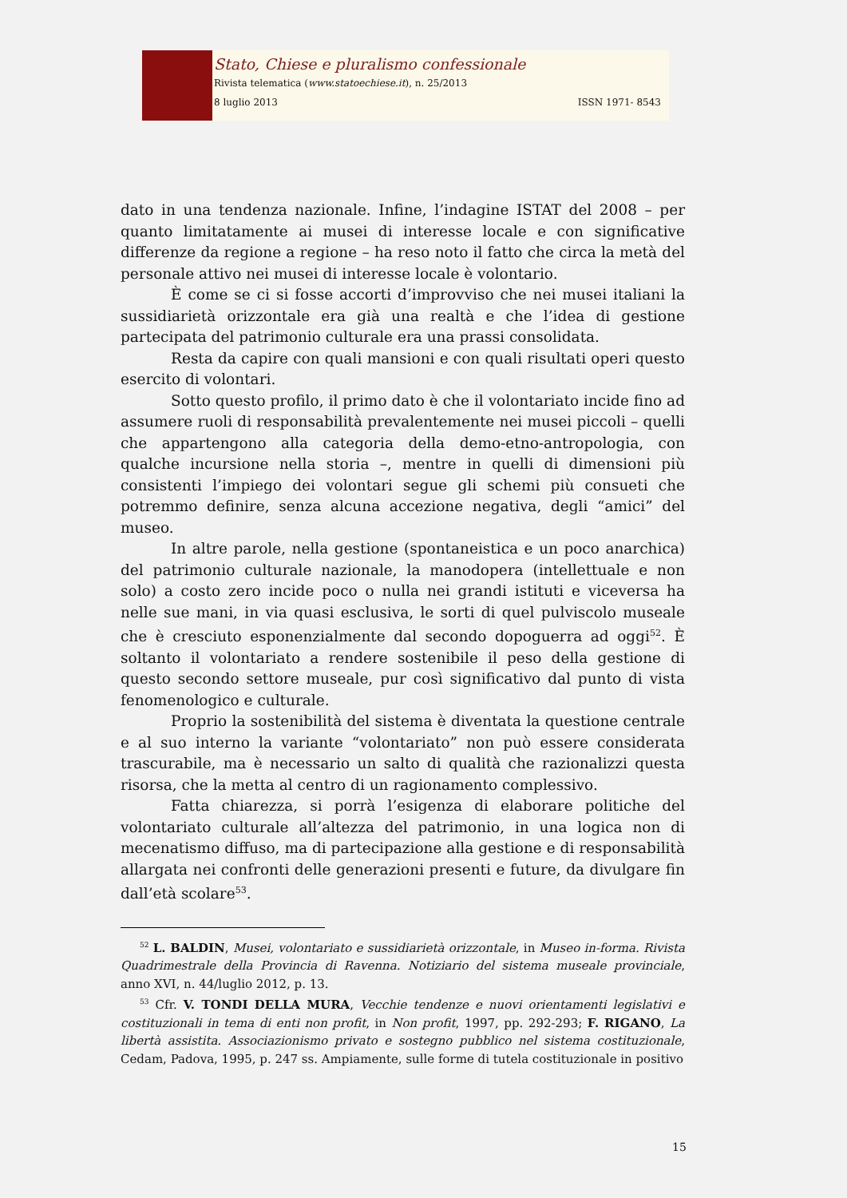Stato, Chiese e pluralismo confessionale
Rivista telematica (www.statoechiese.it), n. 25/2013
8 luglio 2013 ISSN 1971- 8543
dato in una tendenza nazionale. Infine, l’indagine ISTAT del 2008 – per quanto limitatamente ai musei di interesse locale e con significative differenze da regione a regione – ha reso noto il fatto che circa la metà del personale attivo nei musei di interesse locale è volontario.
È come se ci si fosse accorti d’improvviso che nei musei italiani la sussidiarietà orizzontale era già una realtà e che l’idea di gestione partecipata del patrimonio culturale era una prassi consolidata.
Resta da capire con quali mansioni e con quali risultati operi questo esercito di volontari.
Sotto questo profilo, il primo dato è che il volontariato incide fino ad assumere ruoli di responsabilità prevalentemente nei musei piccoli – quelli che appartengono alla categoria della demo-etno-antropologia, con qualche incursione nella storia –, mentre in quelli di dimensioni più consistenti l’impiego dei volontari segue gli schemi più consueti che potremmo definire, senza alcuna accezione negativa, degli “amici” del museo.
In altre parole, nella gestione (spontaneistica e un poco anarchica) del patrimonio culturale nazionale, la manodopera (intellettuale e non solo) a costo zero incide poco o nulla nei grandi istituti e viceversa ha nelle sue mani, in via quasi esclusiva, le sorti di quel pulviscolo museale che è cresciuto esponenzialmente dal secondo dopoguerra ad oggi<sup>52</sup>. È soltanto il volontariato a rendere sostenibile il peso della gestione di questo secondo settore museale, pur così significativo dal punto di vista fenomenologico e culturale.
Proprio la sostenibilità del sistema è diventata la questione centrale e al suo interno la variante “volontariato” non può essere considerata trascurabile, ma è necessario un salto di qualità che razionalizzi questa risorsa, che la metta al centro di un ragionamento complessivo.
Fatta chiarezza, si porrà l’esigenza di elaborare politiche del volontariato culturale all’altezza del patrimonio, in una logica non di mecenatismo diffuso, ma di partecipazione alla gestione e di responsabilità allargata nei confronti delle generazioni presenti e future, da divulgare fin dall’età scolare<sup>53</sup>.
<sup>52</sup> L. BALDIN, Musei, volontariato e sussidiarietà orizzontale, in Museo in-forma. Rivista Quadrimestrale della Provincia di Ravenna. Notiziario del sistema museale provinciale, anno XVI, n. 44/luglio 2012, p. 13.
<sup>53</sup> Cfr. V. TONDI DELLA MURA, Vecchie tendenze e nuovi orientamenti legislativi e costituzionali in tema di enti non profit, in Non profit, 1997, pp. 292-293; F. RIGANO, La libertà assistita. Associazionismo privato e sostegno pubblico nel sistema costituzionale, Cedam, Padova, 1995, p. 247 ss. Ampiamente, sulle forme di tutela costituzionale in positivo
15